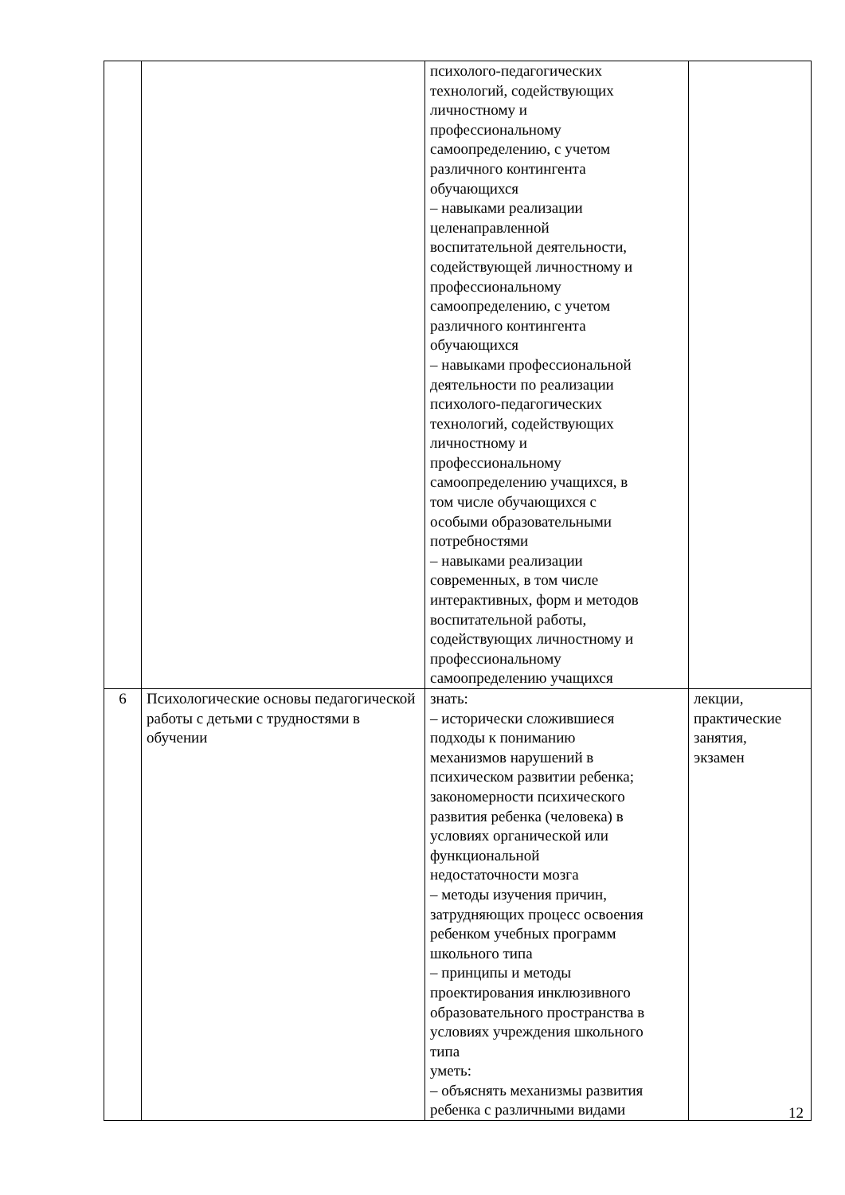| | | психолого-педагогических технологий, содействующих личностному и профессиональному самоопределению, с учетом различного контингента обучающихся – навыками реализации целенаправленной воспитательной деятельности, содействующей личностному и профессиональному самоопределению, с учетом различного контингента обучающихся – навыками профессиональной деятельности по реализации психолого-педагогических технологий, содействующих личностному и профессиональному самоопределению учащихся, в том числе обучающихся с особыми образовательными потребностями – навыками реализации современных, в том числе интерактивных, форм и методов воспитательной работы, содействующих личностному и профессиональному самоопределению учащихся | |
| 6 | Психологические основы педагогической работы с детьми с трудностями в обучении | знать: – исторически сложившиеся подходы к пониманию механизмов нарушений в психическом развитии ребенка; закономерности психического развития ребенка (человека) в условиях органической или функциональной недостаточности мозга – методы изучения причин, затрудняющих процесс освоения ребенком учебных программ школьного типа – принципы и методы проектирования инклюзивного образовательного пространства в условиях учреждения школьного типа уметь: – объяснять механизмы развития ребенка с различными видами | лекции, практические занятия, экзамен |
12